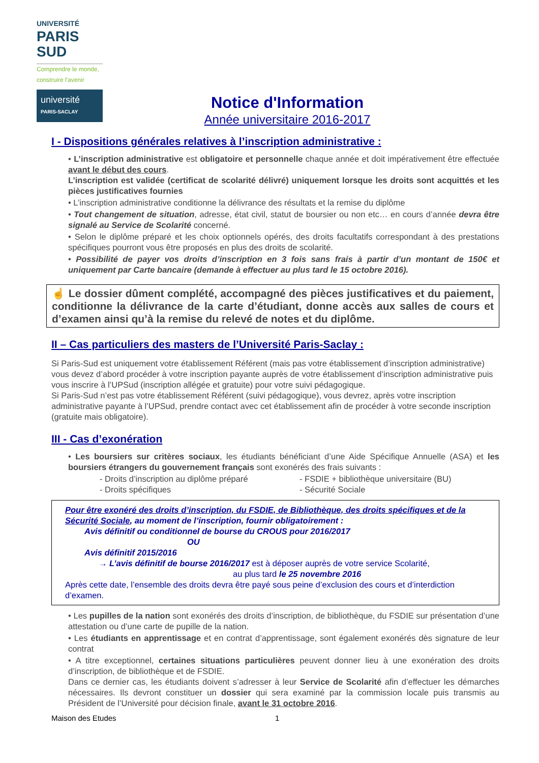UNIVERSITÉ
PARIS
SUD
Comprendre le monde,
construire l'avenir
université
PARIS-SACLAY
Notice d'Information
Année universitaire 2016-2017
I - Dispositions générales relatives à l’inscription administrative :
• L’inscription administrative est obligatoire et personnelle chaque année et doit impérativement être effectuée avant le début des cours.
L’inscription est validée (certificat de scolarité délivré) uniquement lorsque les droits sont acquittés et les pièces justificatives fournies
• L’inscription administrative conditionne la délivrance des résultats et la remise du diplôme
• Tout changement de situation, adresse, état civil, statut de boursier ou non etc… en cours d’année devra être signalé au Service de Scolarité concerné.
• Selon le diplôme préparé et les choix optionnels opérés, des droits facultatifs correspondant à des prestations spécifiques pourront vous être proposés en plus des droits de scolarité.
• Possibilité de payer vos droits d’inscription en 3 fois sans frais à partir d’un montant de 150€ et uniquement par Carte bancaire (demande à effectuer au plus tard le 15 octobre 2016).
☝ Le dossier dûment complété, accompagné des pièces justificatives et du paiement, conditionne la délivrance de la carte d’étudiant, donne accès aux salles de cours et d’examen ainsi qu’à la remise du relevé de notes et du diplôme.
II – Cas particuliers des masters de l’Université Paris-Saclay :
Si Paris-Sud est uniquement votre établissement Référent (mais pas votre établissement d’inscription administrative) vous devez d’abord procéder à votre inscription payante auprès de votre établissement d’inscription administrative puis vous inscrire à l’UPSud (inscription allégée et gratuite) pour votre suivi pédagogique.
Si Paris-Sud n’est pas votre établissement Référent (suivi pédagogique), vous devrez, après votre inscription administrative payante à l’UPSud, prendre contact avec cet établissement afin de procéder à votre seconde inscription (gratuite mais obligatoire).
III - Cas d’exonération
• Les boursiers sur critères sociaux, les étudiants bénéficiant d’une Aide Spécifique Annuelle (ASA) et les boursiers étrangers du gouvernement français sont exonérés des frais suivants :
- Droits d’inscription au diplôme préparé
- Droits spécifiques
- FSDIE + bibliothèque universitaire (BU)
- Sécurité Sociale
Pour être exonéré des droits d’inscription, du FSDIE, de Bibliothèque, des droits spécifiques et de la Sécurité Sociale, au moment de l’inscription, fournir obligatoirement :
Avis définitif ou conditionnel de bourse du CROUS pour 2016/2017
OU
Avis définitif 2015/2016
→ L’avis définitif de bourse 2016/2017 est à déposer auprès de votre service Scolarité,
au plus tard le 25 novembre 2016
Après cette date, l’ensemble des droits devra être payé sous peine d’exclusion des cours et d’interdiction d’examen.
• Les pupilles de la nation sont exonérés des droits d’inscription, de bibliothèque, du FSDIE sur présentation d’une attestation ou d’une carte de pupille de la nation.
• Les étudiants en apprentissage et en contrat d’apprentissage, sont également exonérés dès signature de leur contrat
• A titre exceptionnel, certaines situations particulières peuvent donner lieu à une exonération des droits d’inscription, de bibliothèque et de FSDIE.
Dans ce dernier cas, les étudiants doivent s’adresser à leur Service de Scolarité afin d’effectuer les démarches nécessaires. Ils devront constituer un dossier qui sera examiné par la commission locale puis transmis au Président de l’Université pour décision finale, avant le 31 octobre 2016.
Maison des Etudes 1